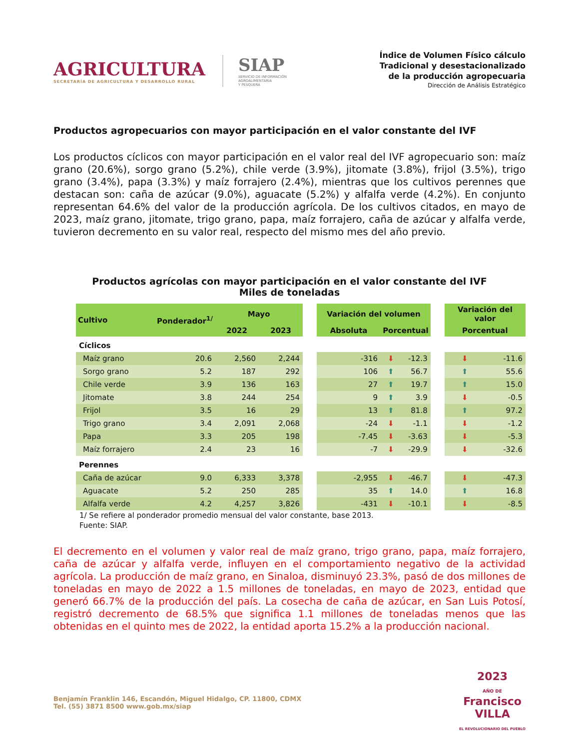AGRICULTURA
SECRETARÍA DE AGRICULTURA Y DESARROLLO RURAL
SIAP
SERVICIO DE INFORMACIÓN
AGROALIMENTARIA
Y PESQUERA
Índice de Volumen Físico cálculo
Tradicional y desestacionalizado
de la producción agropecuaria
Dirección de Análisis Estratégico
Productos agropecuarios con mayor participación en el valor constante del IVF
Los productos cíclicos con mayor participación en el valor real del IVF agropecuario son: maíz grano (20.6%), sorgo grano (5.2%), chile verde (3.9%), jitomate (3.8%), frijol (3.5%), trigo grano (3.4%), papa (3.3%) y maíz forrajero (2.4%), mientras que los cultivos perennes que destacan son: caña de azúcar (9.0%), aguacate (5.2%) y alfalfa verde (4.2%). En conjunto representan 64.6% del valor de la producción agrícola. De los cultivos citados, en mayo de 2023, maíz grano, jitomate, trigo grano, papa, maíz forrajero, caña de azúcar y alfalfa verde, tuvieron decremento en su valor real, respecto del mismo mes del año previo.
Productos agrícolas con mayor participación en el valor constante del IVF
Miles de toneladas
| Cultivo | Ponderador<sup>1/</sup> | Mayo | | | Variación del volumen | | | | Variación del valor | |
| --- | --- | --- | --- | --- | --- | --- | --- | --- | --- | --- |
| | | 2022 | 2023 | | Absoluta | Porcentual | | | Porcentual | |
| Cíclicos | | | | | | | | | | |
| Maíz grano | 20.6 | 2,560 | 2,244 | | -316 | ⬇ | -12.3 | | ⬇ | -11.6 |
| Sorgo grano | 5.2 | 187 | 292 | | 106 | ⬆ | 56.7 | | ⬆ | 55.6 |
| Chile verde | 3.9 | 136 | 163 | | 27 | ⬆ | 19.7 | | ⬆ | 15.0 |
| Jitomate | 3.8 | 244 | 254 | | 9 | ⬆ | 3.9 | | ⬇ | -0.5 |
| Frijol | 3.5 | 16 | 29 | | 13 | ⬆ | 81.8 | | ⬆ | 97.2 |
| Trigo grano | 3.4 | 2,091 | 2,068 | | -24 | ⬇ | -1.1 | | ⬇ | -1.2 |
| Papa | 3.3 | 205 | 198 | | -7.45 | ⬇ | -3.63 | | ⬇ | -5.3 |
| Maíz forrajero | 2.4 | 23 | 16 | | -7 | ⬇ | -29.9 | | ⬇ | -32.6 |
| Perennes | | | | | | | | | | |
| Caña de azúcar | 9.0 | 6,333 | 3,378 | | -2,955 | ⬇ | -46.7 | | ⬇ | -47.3 |
| Aguacate | 5.2 | 250 | 285 | | 35 | ⬆ | 14.0 | | ⬆ | 16.8 |
| Alfalfa verde | 4.2 | 4,257 | 3,826 | | -431 | ⬇ | -10.1 | | ⬇ | -8.5 |
1/ Se refiere al ponderador promedio mensual del valor constante, base 2013.
Fuente: SIAP.
El decremento en el volumen y valor real de maíz grano, trigo grano, papa, maíz forrajero, caña de azúcar y alfalfa verde, influyen en el comportamiento negativo de la actividad agrícola. La producción de maíz grano, en Sinaloa, disminuyó 23.3%, pasó de dos millones de toneladas en mayo de 2022 a 1.5 millones de toneladas, en mayo de 2023, entidad que generó 66.7% de la producción del país. La cosecha de caña de azúcar, en San Luis Potosí, registró decremento de 68.5% que significa 1.1 millones de toneladas menos que las obtenidas en el quinto mes de 2022, la entidad aporta 15.2% a la producción nacional.
Benjamín Franklin 146, Escandón, Miguel Hidalgo, CP. 11800, CDMX
Tel. (55) 3871 8500 www.gob.mx/siap
2023
AÑO DE
Francisco
VILLA
EL REVOLUCIONARIO DEL PUEBLO